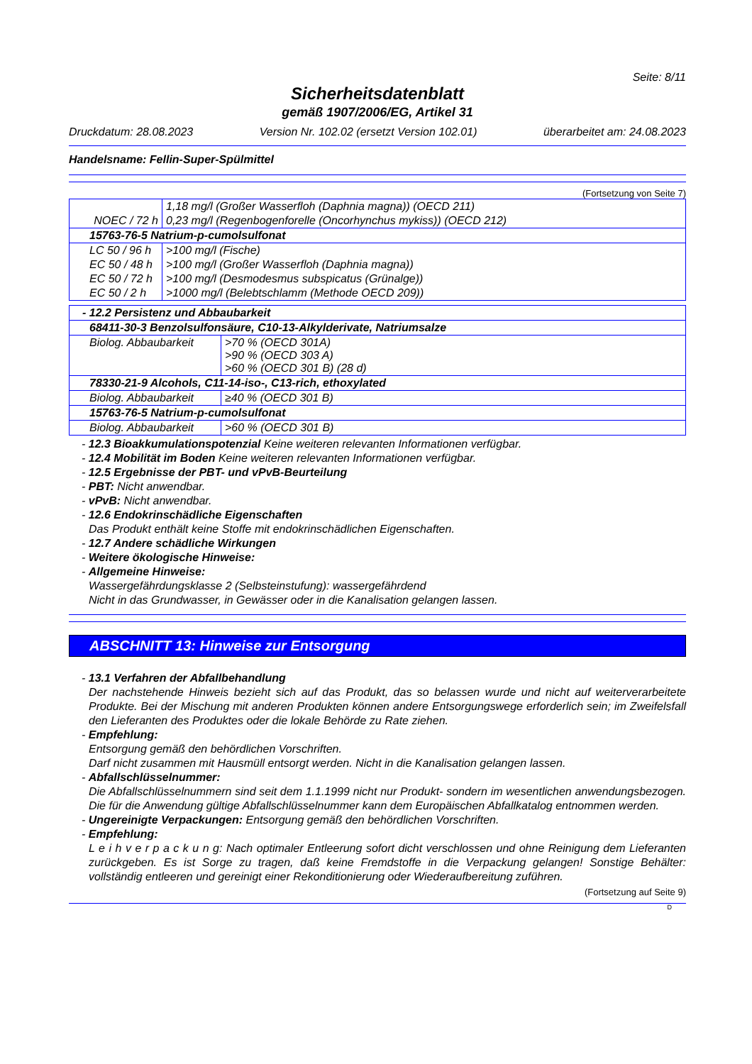Seite: 8/11
Sicherheitsdatenblatt
gemäß 1907/2006/EG, Artikel 31
Druckdatum: 28.08.2023 Version Nr. 102.02 (ersetzt Version 102.01) überarbeitet am: 24.08.2023
Handelsname: Fellin-Super-Spülmittel
(Fortsetzung von Seite 7)
| | 1,18 mg/l (Großer Wasserfloh (Daphnia magna)) (OECD 211) |
| NOEC / 72 h | 0,23 mg/l (Regenbogenforelle (Oncorhynchus mykiss)) (OECD 212) |
| 15763-76-5 Natrium-p-cumolsulfonat | |
| LC 50 / 96 h | >100 mg/l (Fische) |
| EC 50 / 48 h | >100 mg/l (Großer Wasserfloh (Daphnia magna)) |
| EC 50 / 72 h | >100 mg/l (Desmodesmus subspicatus (Grünalge)) |
| EC 50 / 2 h | >1000 mg/l (Belebtschlamm (Methode OECD 209)) |
| - 12.2 Persistenz und Abbaubarkeit | |
| 68411-30-3 Benzolsulfonsäure, C10-13-Alkylderivate, Natriumsalze | |
| Biolog. Abbaubarkeit | >70 % (OECD 301A) >90 % (OECD 303 A) >60 % (OECD 301 B) (28 d) |
| 78330-21-9 Alcohols, C11-14-iso-, C13-rich, ethoxylated | |
| Biolog. Abbaubarkeit | ≥40 % (OECD 301 B) |
| 15763-76-5 Natrium-p-cumolsulfonat | |
| Biolog. Abbaubarkeit | >60 % (OECD 301 B) |
- 12.3 Bioakkumulationspotenzial Keine weiteren relevanten Informationen verfügbar.
- 12.4 Mobilität im Boden Keine weiteren relevanten Informationen verfügbar.
- 12.5 Ergebnisse der PBT- und vPvB-Beurteilung
- PBT: Nicht anwendbar.
- vPvB: Nicht anwendbar.
- 12.6 Endokrinschädliche Eigenschaften
Das Produkt enthält keine Stoffe mit endokrinschädlichen Eigenschaften.
- 12.7 Andere schädliche Wirkungen
- Weitere ökologische Hinweise:
- Allgemeine Hinweise:
Wassergefährdungsklasse 2 (Selbsteinstufung): wassergefährdend
Nicht in das Grundwasser, in Gewässer oder in die Kanalisation gelangen lassen.
ABSCHNITT 13: Hinweise zur Entsorgung
- 13.1 Verfahren der Abfallbehandlung
Der nachstehende Hinweis bezieht sich auf das Produkt, das so belassen wurde und nicht auf weiterverarbeitete Produkte. Bei der Mischung mit anderen Produkten können andere Entsorgungswege erforderlich sein; im Zweifelsfall den Lieferanten des Produktes oder die lokale Behörde zu Rate ziehen.
- Empfehlung:
Entsorgung gemäß den behördlichen Vorschriften.
Darf nicht zusammen mit Hausmüll entsorgt werden. Nicht in die Kanalisation gelangen lassen.
- Abfallschlüsselnummer:
Die Abfallschlüsselnummern sind seit dem 1.1.1999 nicht nur Produkt- sondern im wesentlichen anwendungsbezogen. Die für die Anwendung gültige Abfallschlüsselnummer kann dem Europäischen Abfallkatalog entnommen werden.
- Ungereinigte Verpackungen: Entsorgung gemäß den behördlichen Vorschriften.
- Empfehlung:
L e i h v e r p a c k u n g: Nach optimaler Entleerung sofort dicht verschlossen und ohne Reinigung dem Lieferanten zurückgeben. Es ist Sorge zu tragen, daß keine Fremdstoffe in die Verpackung gelangen! Sonstige Behälter: vollständig entleeren und gereinigt einer Rekonditionierung oder Wiederaufbereitung zuführen.
(Fortsetzung auf Seite 9)
D